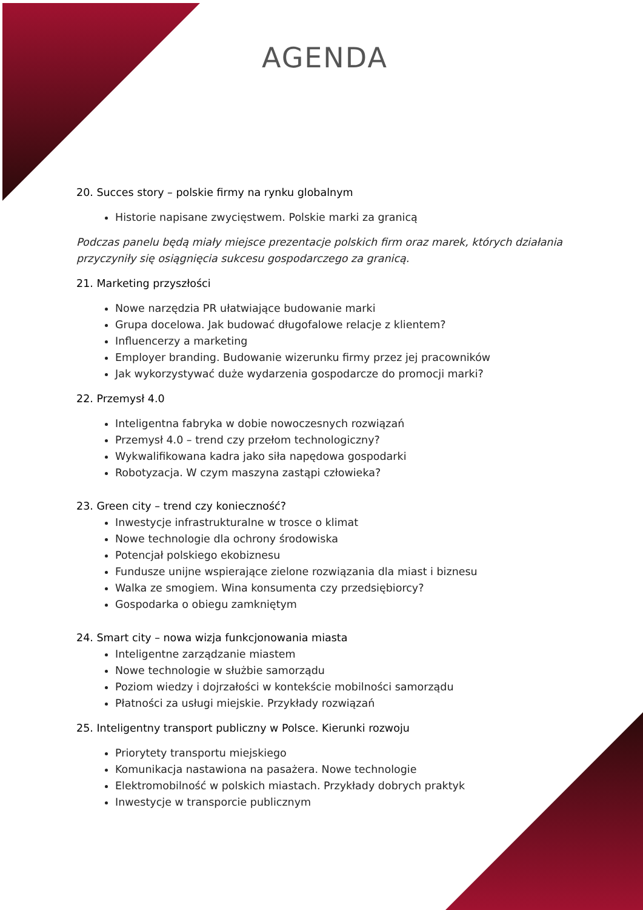AGENDA
20. Succes story – polskie firmy na rynku globalnym
Historie napisane zwycięstwem. Polskie marki za granicą
Podczas panelu będą miały miejsce prezentacje polskich firm oraz marek, których działania przyczyniły się osiągnięcia sukcesu gospodarczego za granicą.
21. Marketing przyszłości
Nowe narzędzia PR ułatwiające budowanie marki
Grupa docelowa. Jak budować długofalowe relacje z klientem?
Influencerzy a marketing
Employer branding. Budowanie wizerunku firmy przez jej pracowników
Jak wykorzystywać duże wydarzenia gospodarcze do promocji marki?
22. Przemysł 4.0
Inteligentna fabryka w dobie nowoczesnych rozwiązań
Przemysł 4.0 – trend czy przełom technologiczny?
Wykwalifikowana kadra jako siła napędowa gospodarki
Robotyzacja. W czym maszyna zastąpi człowieka?
23. Green city – trend czy konieczność?
Inwestycje infrastrukturalne w trosce o klimat
Nowe technologie dla ochrony środowiska
Potencjał polskiego ekobiznesu
Fundusze unijne wspierające zielone rozwiązania dla miast i biznesu
Walka ze smogiem. Wina konsumenta czy przedsiębiorcy?
Gospodarka o obiegu zamkniętym
24. Smart city – nowa wizja funkcjonowania miasta
Inteligentne zarządzanie miastem
Nowe technologie w służbie samorządu
Poziom wiedzy i dojrzałości w kontekście mobilności samorządu
Płatności za usługi miejskie. Przykłady rozwiązań
25. Inteligentny transport publiczny w Polsce. Kierunki rozwoju
Priorytety transportu miejskiego
Komunikacja nastawiona na pasażera. Nowe technologie
Elektromobilność w polskich miastach. Przykłady dobrych praktyk
Inwestycje w transporcie publicznym